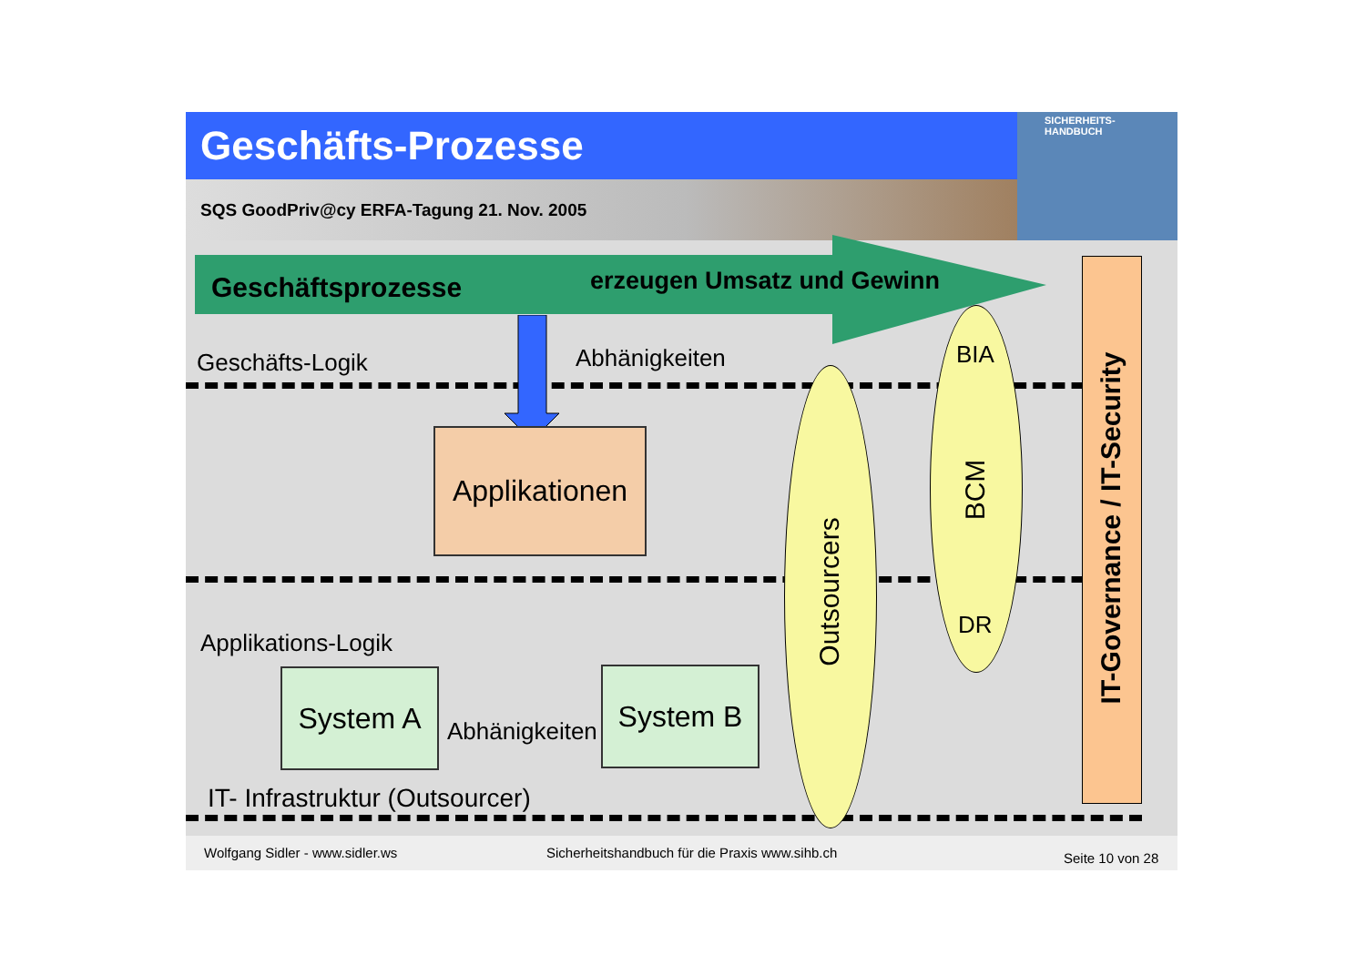Geschäfts-Prozesse
SQS GoodPriv@cy ERFA-Tagung 21. Nov. 2005
SICHERHEITS-
HANDBUCH
Geschäftsprozesse erzeugen Umsatz und Gewinn
Geschäfts-Logik Abhänigkeiten
Applikationen
Applikations-Logik
Abhänigkeiten
System A System B
IT- Infrastruktur (Outsourcer)
Outsourcers
BIA
BCM
DR
IT-Governance / IT-Security
Wolfgang Sidler - www.sidler.ws Sicherheitshandbuch für die Praxis www.sihb.ch Seite 10 von 28